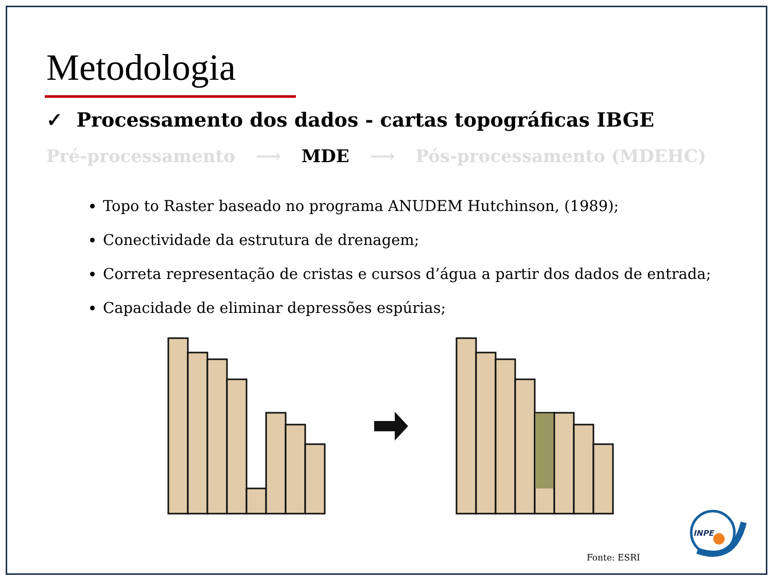Metodologia
✓ Processamento dos dados - cartas topográficas IBGE
Pré-processamento ⟶ MDE ⟶ Pós-processamento (MDEHC)
Topo to Raster baseado no programa ANUDEM Hutchinson, (1989);
Conectividade da estrutura de drenagem;
Correta representação de cristas e cursos d’água a partir dos dados de entrada;
Capacidade de eliminar depressões espúrias;
Fonte: ESRI
INPE